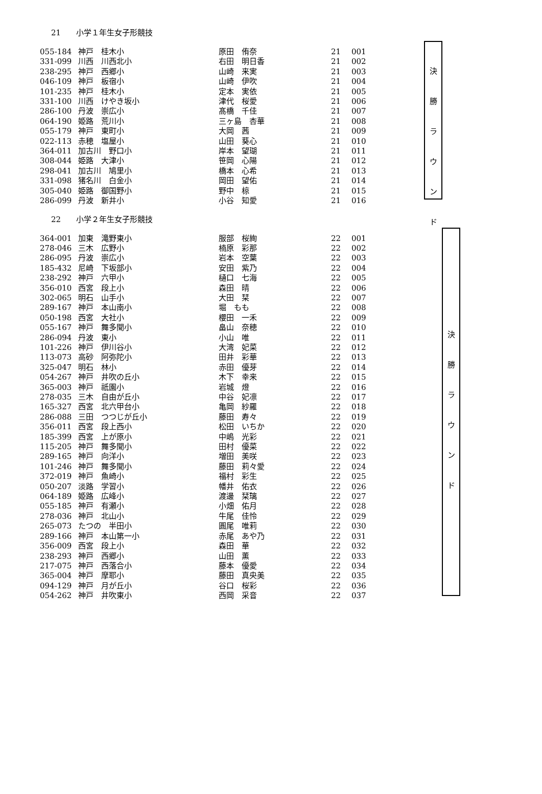21 小学１年生女子形競技
| 055-184 | 神戸 桂木小 | 原田 侑奈 | 21 | 001 |
| 331-099 | 川西 川西北小 | 右田 明日香 | 21 | 002 |
| 238-295 | 神戸 西郷小 | 山崎 来実 | 21 | 003 |
| 046-109 | 神戸 板宿小 | 山崎 伊吹 | 21 | 004 |
| 101-235 | 神戸 桂木小 | 定本 実依 | 21 | 005 |
| 331-100 | 川西 けやき坂小 | 津代 桜愛 | 21 | 006 |
| 286-100 | 丹波 崇広小 | 髙橋 千佳 | 21 | 007 |
| 064-190 | 姫路 荒川小 | 三ヶ島 杏華 | 21 | 008 |
| 055-179 | 神戸 東町小 | 大岡 茜 | 21 | 009 |
| 022-113 | 赤穂 塩屋小 | 山田 葵心 | 21 | 010 |
| 364-011 | 加古川 野口小 | 岸本 望瑚 | 21 | 011 |
| 308-044 | 姫路 大津小 | 笹岡 心陽 | 21 | 012 |
| 298-041 | 加古川 鳩里小 | 橋本 心希 | 21 | 013 |
| 331-098 | 猪名川 白金小 | 岡田 望佑 | 21 | 014 |
| 305-040 | 姫路 御国野小 | 野中 椋 | 21 | 015 |
| 286-099 | 丹波 新井小 | 小谷 知愛 | 21 | 016 |
決
勝
ラ
ウ
ン
ド
22 小学２年生女子形競技
| 364-001 | 加東 滝野東小 | 服部 桜絢 | 22 | 001 |
| 278-046 | 三木 広野小 | 楠原 彩那 | 22 | 002 |
| 286-095 | 丹波 崇広小 | 岩本 空葉 | 22 | 003 |
| 185-432 | 尼崎 下坂部小 | 安田 紫乃 | 22 | 004 |
| 238-292 | 神戸 六甲小 | 樋口 七海 | 22 | 005 |
| 356-010 | 西宮 段上小 | 森田 晴 | 22 | 006 |
| 302-065 | 明石 山手小 | 大田 栞 | 22 | 007 |
| 289-167 | 神戸 本山南小 | 堀 もも | 22 | 008 |
| 050-198 | 西宮 大社小 | 櫻田 一禾 | 22 | 009 |
| 055-167 | 神戸 舞多聞小 | 畠山 奈穂 | 22 | 010 |
| 286-094 | 丹波 東小 | 小山 唯 | 22 | 011 |
| 101-226 | 神戸 伊川谷小 | 大湾 妃菜 | 22 | 012 |
| 113-073 | 高砂 阿弥陀小 | 田井 彩華 | 22 | 013 |
| 325-047 | 明石 林小 | 赤田 優芽 | 22 | 014 |
| 054-267 | 神戸 井吹の丘小 | 木下 幸来 | 22 | 015 |
| 365-003 | 神戸 祇園小 | 岩城 燈 | 22 | 016 |
| 278-035 | 三木 自由が丘小 | 中谷 妃凛 | 22 | 017 |
| 165-327 | 西宮 北六甲台小 | 亀岡 紗羅 | 22 | 018 |
| 286-088 | 三田 つつじが丘小 | 藤田 寿々 | 22 | 019 |
| 356-011 | 西宮 段上西小 | 松田 いちか | 22 | 020 |
| 185-399 | 西宮 上が原小 | 中嶋 光彩 | 22 | 021 |
| 115-205 | 神戸 舞多聞小 | 田村 優菜 | 22 | 022 |
| 289-165 | 神戸 向洋小 | 増田 美咲 | 22 | 023 |
| 101-246 | 神戸 舞多聞小 | 藤田 莉々愛 | 22 | 024 |
| 372-019 | 神戸 魚崎小 | 福村 彩生 | 22 | 025 |
| 050-207 | 淡路 学習小 | 幡井 佑衣 | 22 | 026 |
| 064-189 | 姫路 広峰小 | 渡邊 栞璃 | 22 | 027 |
| 055-185 | 神戸 有瀬小 | 小畑 佑月 | 22 | 028 |
| 278-036 | 神戸 北山小 | 牛尾 佳怜 | 22 | 029 |
| 265-073 | たつの 半田小 | 圓尾 唯莉 | 22 | 030 |
| 289-166 | 神戸 本山第一小 | 赤尾 あや乃 | 22 | 031 |
| 356-009 | 西宮 段上小 | 森田 華 | 22 | 032 |
| 238-293 | 神戸 西郷小 | 山田 薫 | 22 | 033 |
| 217-075 | 神戸 西落合小 | 藤本 優愛 | 22 | 034 |
| 365-004 | 神戸 摩耶小 | 藤田 真央美 | 22 | 035 |
| 094-129 | 神戸 月が丘小 | 谷口 桜彩 | 22 | 036 |
| 054-262 | 神戸 井吹東小 | 西岡 采音 | 22 | 037 |
決
勝
ラ
ウ
ン
ド